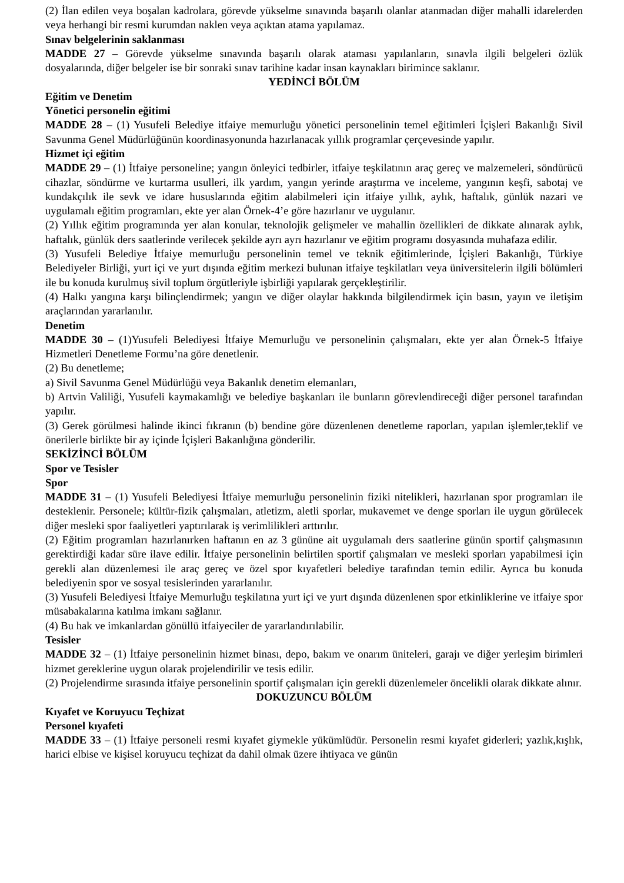(2) İlan edilen veya boşalan kadrolara, görevde yükselme sınavında başarılı olanlar atanmadan diğer mahalli idarelerden veya herhangi bir resmi kurumdan naklen veya açıktan atama yapılamaz.
Sınav belgelerinin saklanması
MADDE 27 – Görevde yükselme sınavında başarılı olarak ataması yapılanların, sınavla ilgili belgeleri özlük dosyalarında, diğer belgeler ise bir sonraki sınav tarihine kadar insan kaynakları birimince saklanır.
YEDİNCİ BÖLÜM
Eğitim ve Denetim
Yönetici personelin eğitimi
MADDE 28 – (1) Yusufeli Belediye itfaiye memurluğu yönetici personelinin temel eğitimleri İçişleri Bakanlığı Sivil Savunma Genel Müdürlüğünün koordinasyonunda hazırlanacak yıllık programlar çerçevesinde yapılır.
Hizmet içi eğitim
MADDE 29 – (1) İtfaiye personeline; yangın önleyici tedbirler, itfaiye teşkilatının araç gereç ve malzemeleri, söndürücü cihazlar, söndürme ve kurtarma usulleri, ilk yardım, yangın yerinde araştırma ve inceleme, yangının keşfi, sabotaj ve kundakçılık ile sevk ve idare hususlarında eğitim alabilmeleri için itfaiye yıllık, aylık, haftalık, günlük nazari ve uygulamalı eğitim programları, ekte yer alan Örnek-4’e göre hazırlanır ve uygulanır.
(2) Yıllık eğitim programında yer alan konular, teknolojik gelişmeler ve mahallin özellikleri de dikkate alınarak aylık, haftalık, günlük ders saatlerinde verilecek şekilde ayrı ayrı hazırlanır ve eğitim programı dosyasında muhafaza edilir.
(3) Yusufeli Belediye İtfaiye memurluğu personelinin temel ve teknik eğitimlerinde, İçişleri Bakanlığı, Türkiye Belediyeler Birliği, yurt içi ve yurt dışında eğitim merkezi bulunan itfaiye teşkilatları veya üniversitelerin ilgili bölümleri ile bu konuda kurulmuş sivil toplum örgütleriyle işbirliği yapılarak gerçekleştirilir.
(4) Halkı yangına karşı bilinçlendirmek; yangın ve diğer olaylar hakkında bilgilendirmek için basın, yayın ve iletişim araçlarından yararlanılır.
Denetim
MADDE 30 – (1)Yusufeli Belediyesi İtfaiye Memurluğu ve personelinin çalışmaları, ekte yer alan Örnek-5 İtfaiye Hizmetleri Denetleme Formu’na göre denetlenir.
(2) Bu denetleme;
a) Sivil Savunma Genel Müdürlüğü veya Bakanlık denetim elemanları,
b) Artvin Valiliği, Yusufeli kaymakamlığı ve belediye başkanları ile bunların görevlendireceği diğer personel tarafından yapılır.
(3) Gerek görülmesi halinde ikinci fıkranın (b) bendine göre düzenlenen denetleme raporları, yapılan işlemler,teklif ve önerilerle birlikte bir ay içinde İçişleri Bakanlığına gönderilir.
SEKİZİNCİ BÖLÜM
Spor ve Tesisler
Spor
MADDE 31 – (1) Yusufeli Belediyesi İtfaiye memurluğu personelinin fiziki nitelikleri, hazırlanan spor programları ile desteklenir. Personele; kültür-fizik çalışmaları, atletizm, aletli sporlar, mukavemet ve denge sporları ile uygun görülecek diğer mesleki spor faaliyetleri yaptırılarak iş verimlilikleri arttırılır.
(2) Eğitim programları hazırlanırken haftanın en az 3 gününe ait uygulamalı ders saatlerine günün sportif çalışmasının gerektirdiği kadar süre ilave edilir. İtfaiye personelinin belirtilen sportif çalışmaları ve mesleki sporları yapabilmesi için gerekli alan düzenlemesi ile araç gereç ve özel spor kıyafetleri belediye tarafından temin edilir. Ayrıca bu konuda belediyenin spor ve sosyal tesislerinden yararlanılır.
(3) Yusufeli Belediyesi İtfaiye Memurluğu teşkilatına yurt içi ve yurt dışında düzenlenen spor etkinliklerine ve itfaiye spor müsabakalarına katılma imkanı sağlanır.
(4) Bu hak ve imkanlardan gönüllü itfaiyeciler de yararlandırılabilir.
Tesisler
MADDE 32 – (1) İtfaiye personelinin hizmet binası, depo, bakım ve onarım üniteleri, garajı ve diğer yerleşim birimleri hizmet gereklerine uygun olarak projelendirilir ve tesis edilir.
(2) Projelendirme sırasında itfaiye personelinin sportif çalışmaları için gerekli düzenlemeler öncelikli olarak dikkate alınır.
DOKUZUNCU BÖLÜM
Kıyafet ve Koruyucu Teçhizat
Personel kıyafeti
MADDE 33 – (1) İtfaiye personeli resmi kıyafet giymekle yükümlüdür. Personelin resmi kıyafet giderleri; yazlık,kışlık, harici elbise ve kişisel koruyucu teçhizat da dahil olmak üzere ihtiyaca ve günün